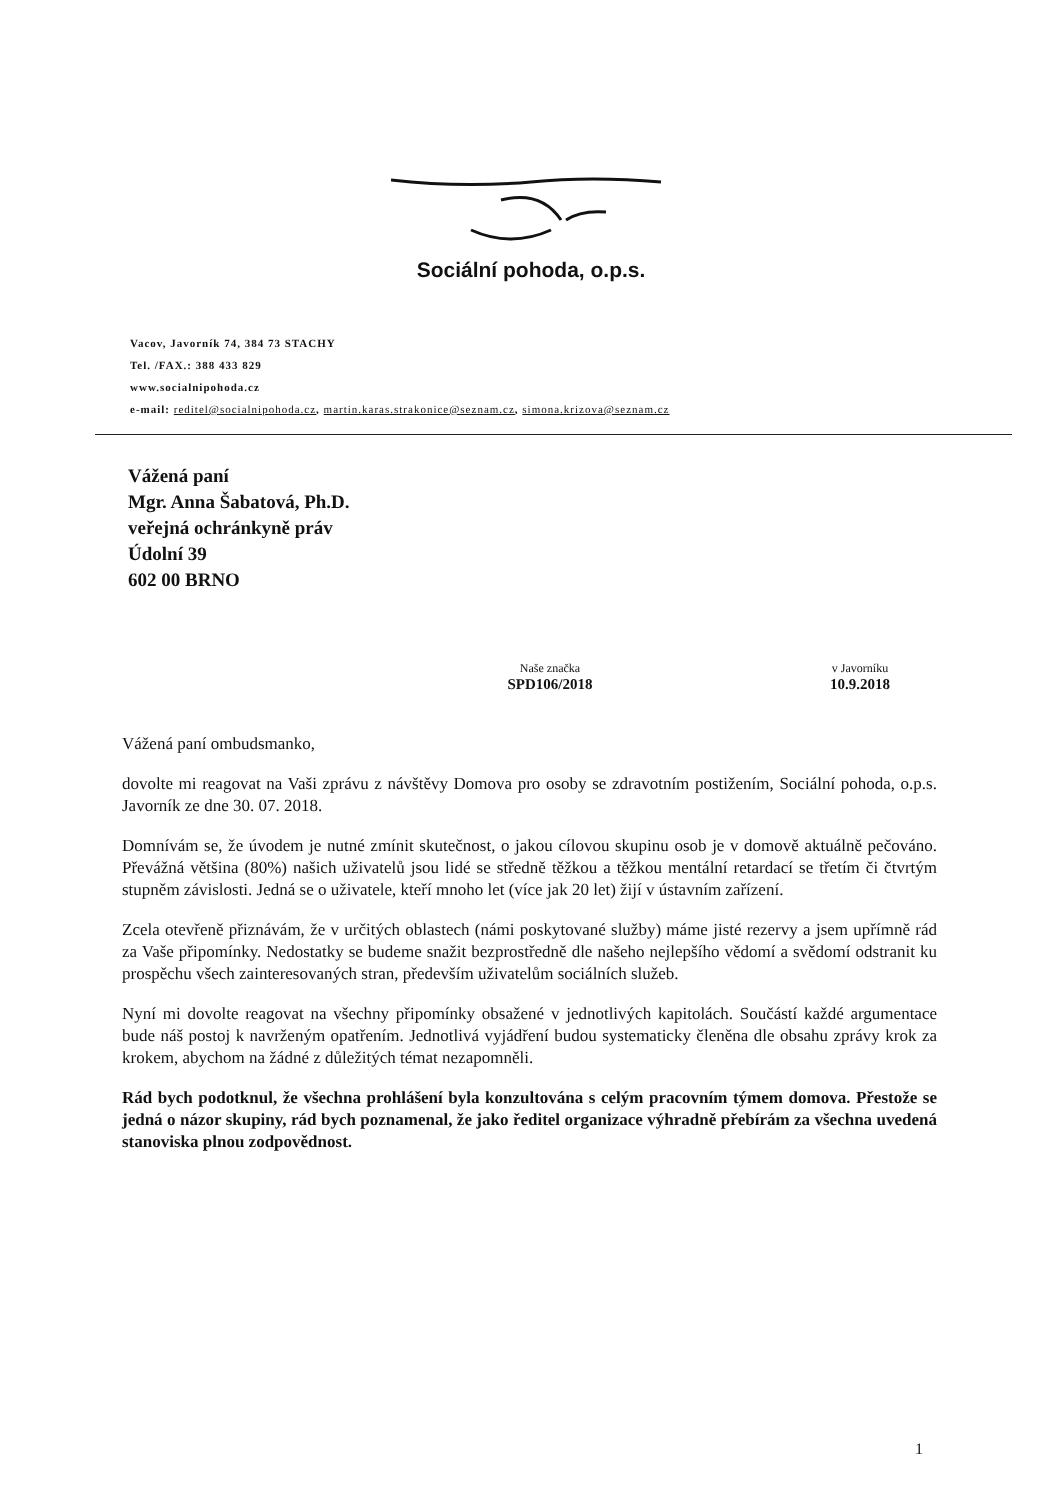Sociální pohoda, o.p.s.
Vacov, Javorník 74, 384 73 STACHY
Tel. /FAX.: 388 433 829
www.socialnipohoda.cz
e-mail: reditel@socialnipohoda.cz, martin.karas.strakonice@seznam.cz, simona.krizova@seznam.cz
Vážená paní
Mgr. Anna Šabatová, Ph.D.
veřejná ochránkyně práv
Údolní 39
602 00 BRNO
Naše značka
SPD106/2018
v Javorníku
10.9.2018
Vážená paní ombudsmanko,
dovolte mi reagovat na Vaši zprávu z návštěvy Domova pro osoby se zdravotním postižením, Sociální pohoda, o.p.s. Javorník ze dne 30. 07. 2018.
Domnívám se, že úvodem je nutné zmínit skutečnost, o jakou cílovou skupinu osob je v domově aktuálně pečováno. Převážná většina (80%) našich uživatelů jsou lidé se středně těžkou a těžkou mentální retardací se třetím či čtvrtým stupněm závislosti. Jedná se o uživatele, kteří mnoho let (více jak 20 let) žijí v ústavním zařízení.
Zcela otevřeně přiznávám, že v určitých oblastech (námi poskytované služby) máme jisté rezervy a jsem upřímně rád za Vaše připomínky. Nedostatky se budeme snažit bezprostředně dle našeho nejlepšího vědomí a svědomí odstranit ku prospěchu všech zainteresovaných stran, především uživatelům sociálních služeb.
Nyní mi dovolte reagovat na všechny připomínky obsažené v jednotlivých kapitolách. Součástí každé argumentace bude náš postoj k navrženým opatřením. Jednotlivá vyjádření budou systematicky členěna dle obsahu zprávy krok za krokem, abychom na žádné z důležitých témat nezapomněli.
Rád bych podotknul, že všechna prohlášení byla konzultována s celým pracovním týmem domova. Přestože se jedná o názor skupiny, rád bych poznamenal, že jako ředitel organizace výhradně přebírám za všechna uvedená stanoviska plnou zodpovědnost.
1